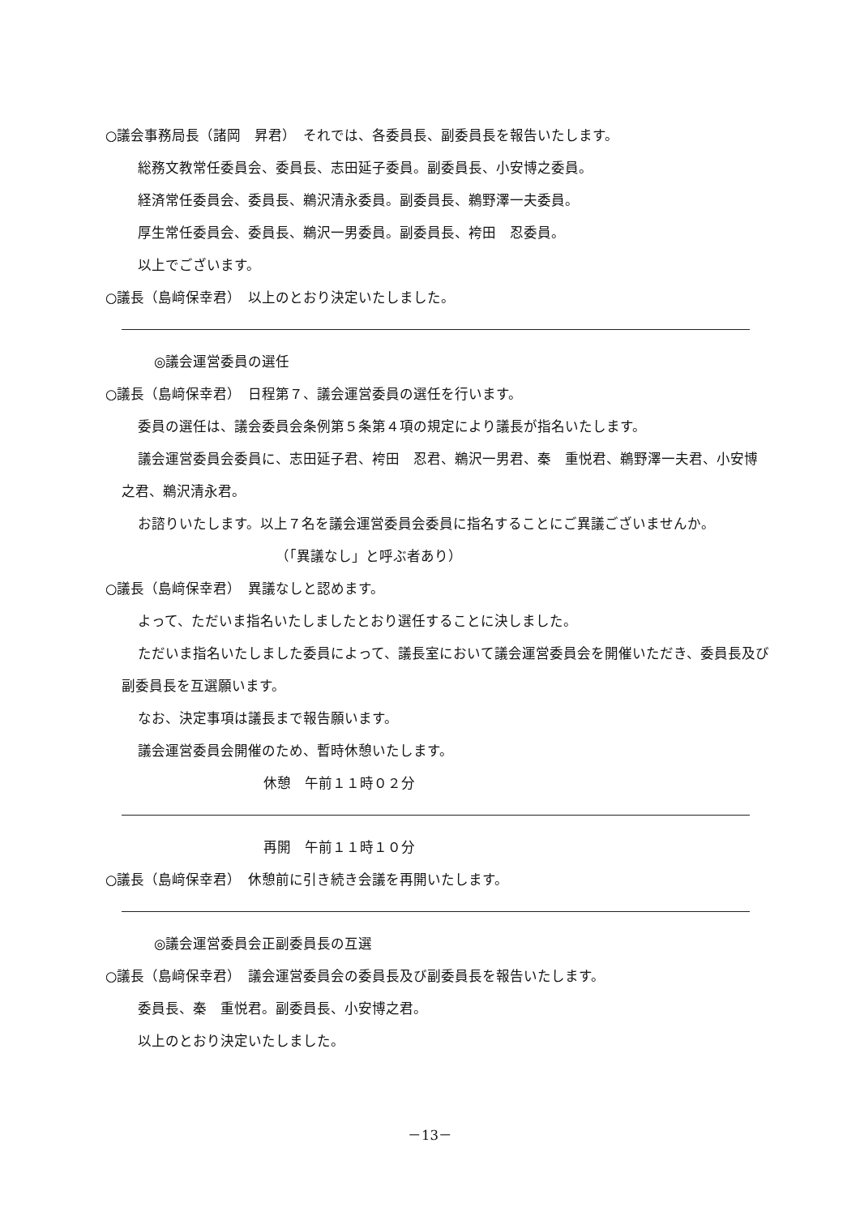○議会事務局長（諸岡　昇君）　それでは、各委員長、副委員長を報告いたします。
総務文教常任委員会、委員長、志田延子委員。副委員長、小安博之委員。
経済常任委員会、委員長、鵜沢清永委員。副委員長、鵜野澤一夫委員。
厚生常任委員会、委員長、鵜沢一男委員。副委員長、袴田　忍委員。
以上でございます。
○議長（島﨑保幸君）　以上のとおり決定いたしました。
◎議会運営委員の選任
○議長（島﨑保幸君）　日程第７、議会運営委員の選任を行います。
委員の選任は、議会委員会条例第５条第４項の規定により議長が指名いたします。
議会運営委員会委員に、志田延子君、袴田　忍君、鵜沢一男君、秦　重悦君、鵜野澤一夫君、小安博之君、鵜沢清永君。
お諮りいたします。以上７名を議会運営委員会委員に指名することにご異議ございませんか。
（「異議なし」と呼ぶ者あり）
○議長（島﨑保幸君）　異議なしと認めます。
よって、ただいま指名いたしましたとおり選任することに決しました。
ただいま指名いたしました委員によって、議長室において議会運営委員会を開催いただき、委員長及び副委員長を互選願います。
なお、決定事項は議長まで報告願います。
議会運営委員会開催のため、暫時休憩いたします。
休憩　午前１１時０２分
再開　午前１１時１０分
○議長（島﨑保幸君）　休憩前に引き続き会議を再開いたします。
◎議会運営委員会正副委員長の互選
○議長（島﨑保幸君）　議会運営委員会の委員長及び副委員長を報告いたします。
委員長、秦　重悦君。副委員長、小安博之君。
以上のとおり決定いたしました。
－13－